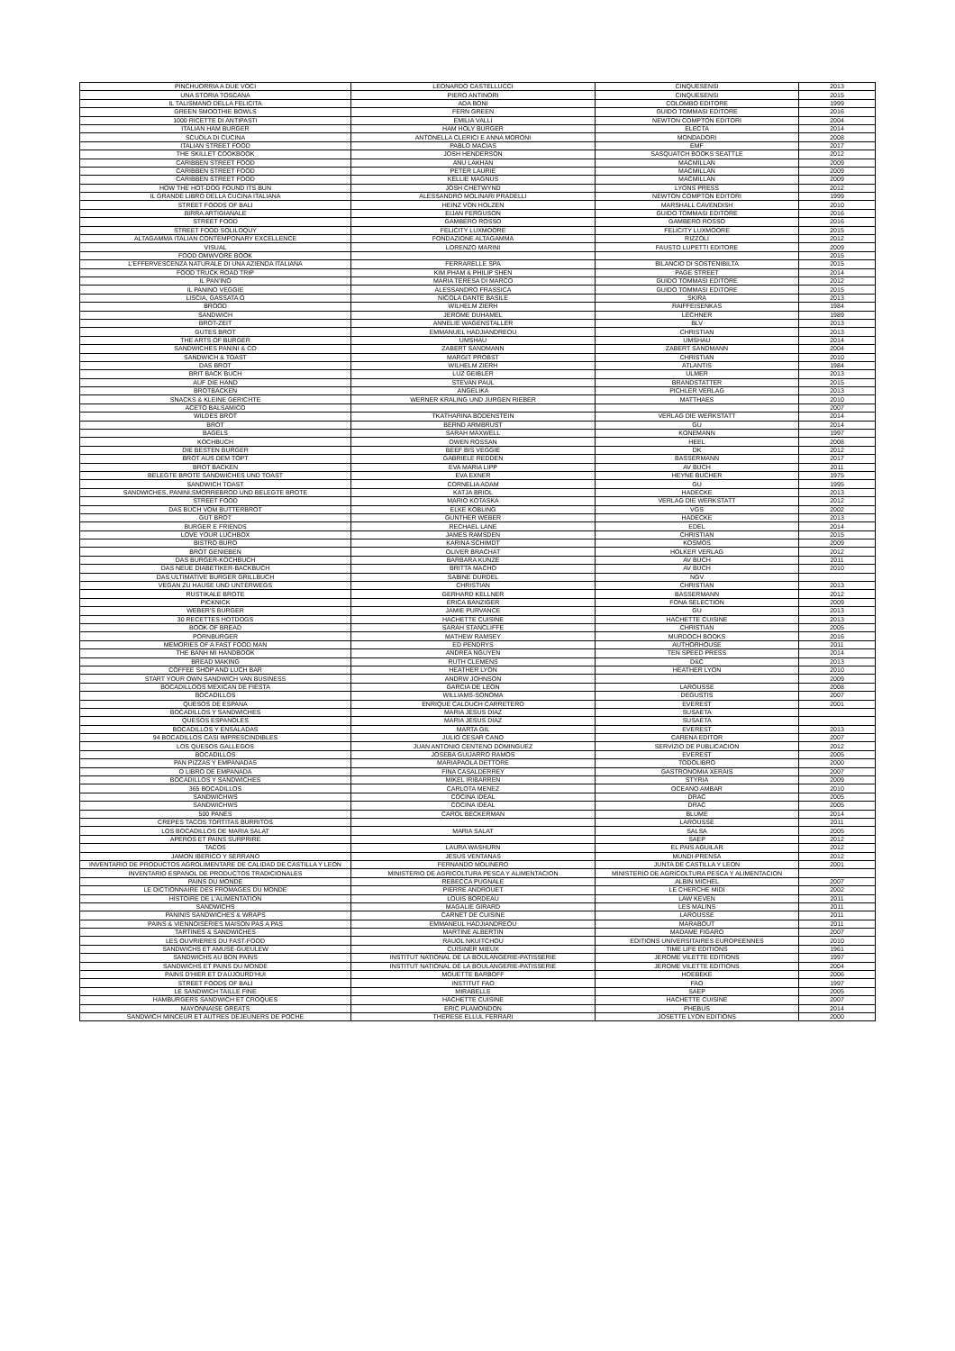| PINCHUORRIA A DUE VOCI | LEONARDO CASTELLUCCI | CINQUESENSI | 2013 |
| UNA STORIA TOSCANA | PIERO ANTINORI | CINQUESENSI | 2015 |
| IL TALISMANO DELLA FELICITA | ADA BONI | COLOMBO EDITORE | 1999 |
| GREEN SMOOTHIE BOWLS | FERN GREEN | GUIDO TOMMASI EDITORE | 2016 |
| 1000 RICETTE DI ANTIPASTI | EMILIA VALLI | NEWTON COMPTON EDITORI | 2004 |
| ITALIAN HAM BURGER | HAM HOLY BURGER | ELECTA | 2014 |
| SCUOLA DI CUCINA | ANTONELLA CLERICI E ANNA MORONI | MONDADORI | 2008 |
| ITALIAN STREET FOOD | PABLO MACIAS | EMF | 2017 |
| THE SKILLET COOKBOOK | JOSH HENDERSON | SASQUATCH BOOKS SEATTLE | 2012 |
| CARIBBEN STREET FOOD | ANU LAKHAN | MACMILLAN | 2009 |
| CARIBBEN STREET FOOD | PETER LAURIE | MACMILLAN | 2009 |
| CARIBBEN STREET FOOD | KELLIE MAGNUS | MACMILLAN | 2009 |
| HOW THE HOT-DOG FOUND ITS BUN | JOSH CHETWYND | LYONS PRESS | 2012 |
| IL GRANDE LIBRO DELLA CUCINA ITALIANA | ALESSANDRO MOLINARI PRADELLI | NEWTON COMPTON EDITORI | 1999 |
| STREET FOODS OF BALI | HEINZ VON HOLZEN | MARSHALL CAVENDISH | 2010 |
| BIRRA ARTIGIANALE | EIJAN FERGUSON | GUIDO TOMMASI EDITORE | 2016 |
| STREET FOOD | GAMBERO ROSSO | GAMBERO ROSSO | 2016 |
| STREET FOOD SOLILOQUY | FELICITY LUXMOORE | FELICITY LUXMOORE | 2015 |
| ALTAGAMMA ITALIAN CONTEMPONARY EXCELLENCE | FONDAZIONE ALTAGAMMA | RIZZOLI | 2012 |
| VISUAL | LORENZO MARINI | FAUSTO LUPETTI EDITORE | 2009 |
| FOOD OMWVORE BOOK | | | 2015 |
| L'EFFERVESCENZA NATURALE DI UNA AZIENDA ITALIANA | FERRARELLE SPA | BILANCIO DI SOSTENIBILTA | 2015 |
| FOOD TRUCK ROAD TRIP | KIM PHAM & PHILIP SHEN | PAGE STREET | 2014 |
| IL PAN'INO | MARIA TERESA DI MARCO | GUIDO TOMMASI EDITORE | 2012 |
| IL PANINO VEGGIE | ALESSANDRO FRASSICA | GUIDO TOMMASI EDITORE | 2015 |
| LISCIA, GASSATA O | NICOLA DANTE BASILE | SKIRA | 2013 |
| BROOD | WILHELM ZIERH | RAIFFEISENKAS | 1984 |
| SANDWICH | JEROME DUHAMEL | LECHNER | 1989 |
| BROT-ZEIT | ANNELIE WAGENSTALLER | BLV | 2013 |
| GUTES BROT | EMMANUEL HADJIANDREOU | CHRISTIAN | 2013 |
| THE ARTS OF BURGER | UMSHAU | UMSHAU | 2014 |
| SANDWICHES PANINI & CO | ZABERT SANDMANN | ZABERT SANDMANN | 2004 |
| SANDWICH & TOAST | MARGIT PROBST | CHRISTIAN | 2010 |
| DAS BROT | WILHELM ZIERH | ATLANTIS | 1984 |
| BRIT BACK BUCH | LUZ GEIBLER | ULMER | 2013 |
| AUF DIE HAND | STEVAN PAUL | BRANDSTATTER | 2015 |
| BROTBACKEN | ANGELIKA | PICHLER VERLAG | 2013 |
| SNACKS & KLEINE GERICHTE | WERNER KRALING UND JURGEN RIEBER | MATTHAES | 2010 |
| ACETO BALSAMICO | | | 2007 |
| WILDES BROT | TKATHARINA BODENSTEIN | VERLAG DIE WERKSTATT | 2014 |
| BROT | BERND ARMBRUST | GU | 2014 |
| BAGELS | SARAH MAXWELL | KONEMANN | 1997 |
| KOCHBUCH | OWEN ROSSAN | HEEL | 2008 |
| DIE BESTEN BURGER | BEEF BIS VEGGIE | DK | 2012 |
| BROT AUS DEM TOPT | GABRIELE REDDEN | BASSERMANN | 2017 |
| BROT BACKEN | EVA MARIA LIPP | AV BUCH | 2011 |
| BELEGTE BROTE SANDWICHES UND TOAST | EVA EXNER | HEYNE BUCHER | 1975 |
| SANDWICH TOAST | CORNELIA ADAM | GU | 1995 |
| SANDWICHES, PANINI,SMORREBROD UND BELEGTE BROTE | KATJA BRIOL | HADECKE | 2013 |
| STREET FOOD | MARIO KOTASKA | VERLAG DIE WERKSTATT | 2012 |
| DAS BUCH VOM BUTTERBROT | ELKE KOBLING | VGS | 2002 |
| GUT BROT | GUNTHER WEBER | HADECKE | 2013 |
| BURGER E FRIENDS | RECHAEL LANE | EDEL | 2014 |
| LOVE YOUR LUCHBOX | JAMES RAMSDEN | CHRISTIAN | 2015 |
| BISTRO BURO | KARINA SCHIMDT | KOSMOS | 2009 |
| BROT GENIEBEN | OLIVER BRACHAT | HOLKER VERLAG | 2012 |
| DAS BURGER-KOCHBUCH | BARBARA KUNZE | AV BUCH | 2011 |
| DAS NEUE DIABETIKER-BACKBUCH | BRITTA MACHO | AV BUCH | 2010 |
| DAS ULTIMATIVE BURGER GRILLBUCH | SABINE DURDEL | NGV | |
| VEGAN ZU HAUSE UND UNTERWEGS | CHRISTIAN | CHRISTIAN | 2013 |
| RUSTIKALE BROTE | GERHARD KELLNER | BASSERMANN | 2012 |
| PICKNICK | ERICA BANZIGER | FONA SELECTION | 2009 |
| WEBER'S BURGER | JAMIE PURVANCE | GU | 2013 |
| 30 RECETTES HOTDOGS | HACHETTE CUISINE | HACHETTE CUISINE | 2013 |
| BOOK OF BREAD | SARAH STANCLIFFE | CHRISTIAN | 2005 |
| PORNBURGER | MATHEW RAMSEY | MURDOCH BOOKS | 2016 |
| MEMORIES OF A FAST FOOD MAN | ED PENDRYS | AUTHORHOUSE | 2011 |
| THE BANH MI HANDBOOK | ANDREA NGUYEN | TEN SPEED PRESS | 2014 |
| BREAD MAKING | RUTH CLEMENS | D&C | 2013 |
| COFFEE SHOP AND LUCH BAR | HEATHER LYON | HEATHER LYON | 2010 |
| START YOUR OWN SANDWICH VAN BUSINESS | ANDRW JOHNSON | | 2009 |
| BOCADILLOOS MEXICAN DE FIESTA | GARCIA DE LEON | LAROUSSE | 2008 |
| BOCADILLOS | WILLIAMS-SONOMA | DEGUSTIS | 2007 |
| QUESOS DE ESPANA | ENRIQUE CALDUCH CARRETERO | EVEREST | 2001 |
| BOCADILLOS Y SANDWICHES | MARIA JESUS DIAZ | SUSAETA | |
| QUESOS ESPANOLES | MARIA JESUS DIAZ | SUSAETA | |
| BOCADILLOS Y ENSALADAS | MARTA GIL | EVEREST | 2013 |
| 94 BOCADILLOS CASI IMPRESCINDIBLES | JULIO CESAR CANO | CARENA EDITOR | 2007 |
| LOS QUESOS GALLEGOS | JUAN ANTONIO CENTENO DOMINGUEZ | SERVIZIO DE PUBLICACION | 2012 |
| BOCADILLOS | JOSEBA GUIJARRO RAMOS | EVEREST | 2005 |
| PAN PIZZAS Y EMPANADAS | MARIAPAOLA DETTORE | TODOLIBRO | 2000 |
| O LIBRO DE EMPANADA | FINA CASALDERREY | GASTRONOMIA XERAIS | 2007 |
| BOCADILLOS Y SANDWICHES | MIKEL IRIBARREN | STYRIA | 2009 |
| 365 BOCADILLOS | CARLOTA MENEZ | OCEANO AMBAR | 2010 |
| SANDWICHWS | COCINA IDEAL | DRAC | 2005 |
| SANDWICHWS | COCINA IDEAL | DRAC | 2005 |
| 500 PANES | CAROL BECKERMAN | BLUME | 2014 |
| CREPES TACOS TORTITAS BURRITOS | | LAROUSSE | 2011 |
| LOS BOCADILLOS DE MARIA SALAT | MARIA SALAT | SALSA | 2005 |
| APEROS ET PAINS SURPRIRE | | SAEP | 2012 |
| TACOS | LAURA WASHURN | EL PAIS AGUILAR | 2012 |
| JAMON IBERICO Y SERRANO | JESUS VENTANAS | MUNDI-PRENSA | 2012 |
| INVENTARIO DE PRODUCTOS AGROLIMENTARE DE CALIDAD DE CASTILLA Y LEON | FERNANDO MOLINERO | JUNTA DE CASTILLA Y LEON | 2001 |
| INVENTARIO ESPANOL DE PRODUCTOS TRADICIONALES | MINISTERIO DE AGRICOLTURA PESCA Y ALIMENTACION | MINISTERIO DE AGRICOLTURA PESCA Y ALIMENTACION | |
| PAINS DU MONDE | REBECCA PUGNALE | ALBIN MICHEL | 2007 |
| LE DICTIONNAIRE DES FROMAGES DU MONDE | PIERRE ANDROUET | LE CHERCHE MIDI | 2002 |
| HISTOIRE DE L'ALIMENTATION | LOUIS BORDEAU | LAW KEVEN | 2011 |
| SANDWICHS | MAGALIE GIRARD | LES MALINS | 2011 |
| PANINIS SANDWICHES & WRAPS | CARNET DE CUISINE | LAROUSSE | 2011 |
| PAINS & VIENNOISERIES MAISON PAS A PAS | EMMANEUL HADJIANDREOU | MARABOUT | 2011 |
| TARTINES & SANDWICHES | MARTINE ALBERTIN | MADAME FIGARO | 2007 |
| LES OUVRIERES DU FAST-FOOD | RAUOL NKUITCHOU | EDITIONS UNIVERSITAIRES EUROPEENNES | 2010 |
| SANDWICHS ET AMUSE-GUEULEW | CUISINER MIEUX | TIME LIFE EDITIONS | 1961 |
| SANDWICHS AU BON PAINS | INSTITUT NATIONAL DE LA BOULANGERIE-PATISSERIE | JEROME VILETTE EDITIONS | 1997 |
| SANDWICHS ET PAINS DU MONDE | INSTITUT NATIONAL DE LA BOULANGERIE-PATISSERIE | JEROME VILETTE EDITIONS | 2004 |
| PAINS D'HIER ET D'AUJOURD'HUI | MOUETTE BARBOFF | HOEBEKE | 2006 |
| STREET FOODS OF BALI | INSTITUT FAO | FAO | 1997 |
| LE SANDWICH TAILLE FINE | MIRABELLE | SAEP | 2005 |
| HAMBURGERS SANDWICH ET CROQUES | HACHETTE CUISINE | HACHETTE CUISINE | 2007 |
| MAYONNAISE GREATS | ERIC PLAMONDON | PHEBUS | 2014 |
| SANDWICH MINCEUR ET AUTRES DEJEUNERS DE POCHE | THERESE ELLUL FERRARI | JOSETTE LYON EDITIONS | 2000 |